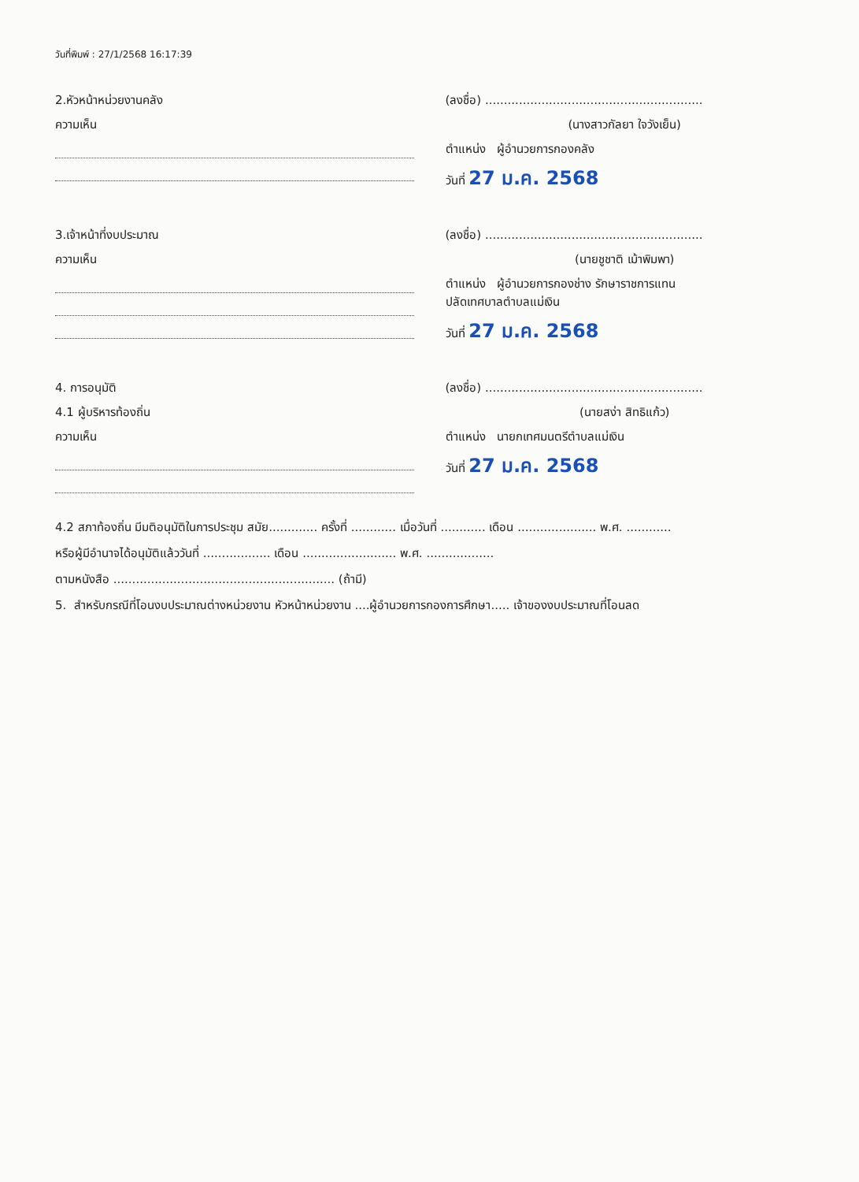วันที่พิมพ์ : 27/1/2568 16:17:39
2.หัวหน้าหน่วยงานคลัง
ความเห็น
(ลงชื่อ) ..........................................................
(นางสาวกัลยา ใจวังเย็น)
ตำแหน่ง ผู้อำนวยการกองคลัง
วันที่ 27 ม.ค. 2568
3.เจ้าหน้าที่งบประมาณ
ความเห็น
(ลงชื่อ) ..........................................................
(นายชูชาติ เม้าพิมพา)
ตำแหน่ง ผู้อำนวยการกองช่าง รักษาราชการแทน
ปลัดเทศบาลตำบลแม่เงิน
วันที่ 27 ม.ค. 2568
4. การอนุมัติ
4.1 ผู้บริหารท้องถิ่น
ความเห็น
(ลงชื่อ) ..........................................................
(นายสง่า สิทธิแก้ว)
ตำแหน่ง นายกเทศมนตรีตำบลแม่เงิน
วันที่ 27 ม.ค. 2568
4.2 สภาท้องถิ่น มีมติอนุมัติในการประชุม สมัย............. ครั้งที่ ............ เมื่อวันที่ ............ เดือน ..................... พ.ศ. ............
หรือผู้มีอำนาจได้อนุมัติแล้ววันที่ .................. เดือน ......................... พ.ศ. ..................
ตามหนังสือ ........................................................... (ถ้ามี)
5. สำหรับกรณีที่โอนงบประมาณต่างหน่วยงาน หัวหน้าหน่วยงาน ....ผู้อำนวยการกองการศึกษา..... เจ้าของงบประมาณที่โอนลด